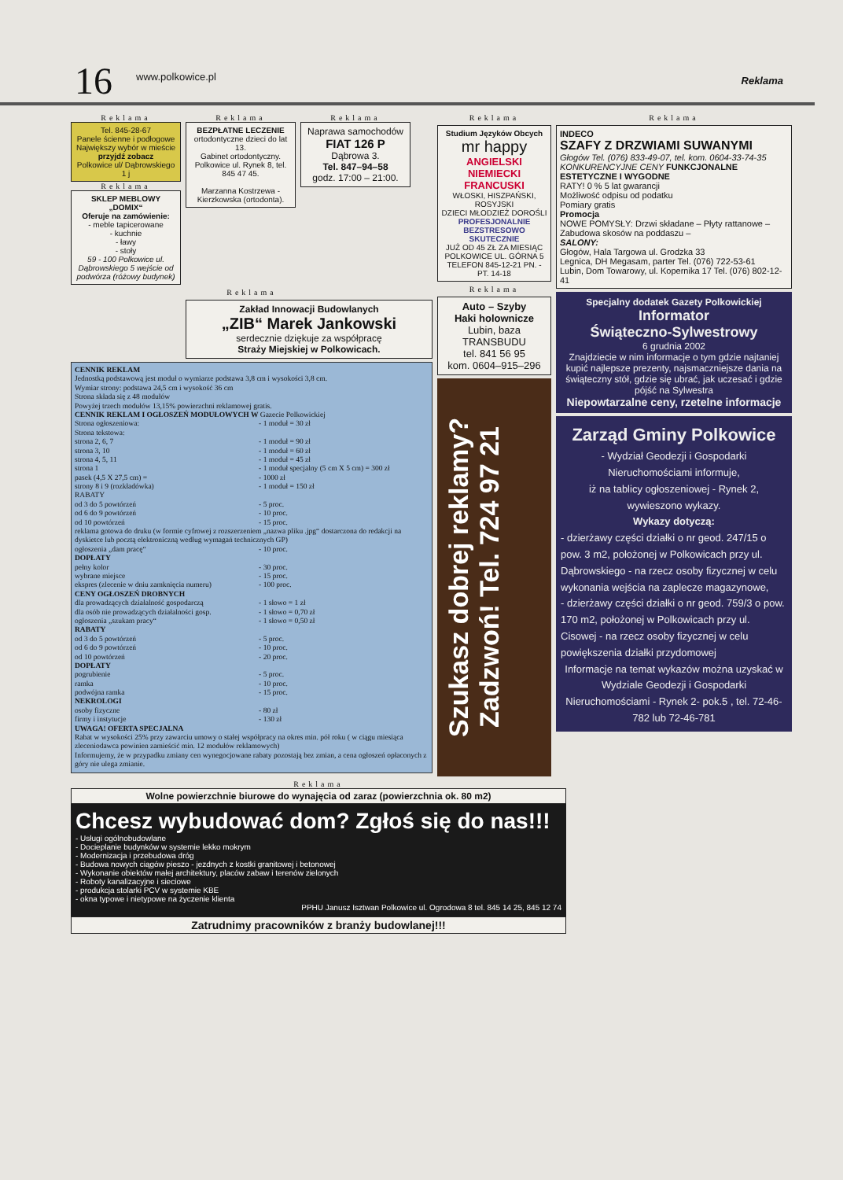16 www.polkowice.pl Reklama
Reklama
Tel. 845-28-67
Panele ścienne i podłogowe
Największy wybór w mieście
przyjdź zobacz
Polkowice ul/ Dąbrowskiego 1 j
Reklama
SKLEP MEBLOWY „DOMIX“
Oferuje na zamówienie:
- meble tapicerowane
- kuchnie
- ławy
- stoły
59 - 100 Polkowice ul. Dąbrowskiego 5 wejście od podwórza (różowy budynek)
Reklama
BEZPŁATNE LECZENIE
ortodontyczne dzieci do lat 13.
Gabinet ortodontyczny. Polkowice ul. Rynek 8, tel. 845 47 45.
Marzanna Kostrzewa - Kierzkowska (ortodonta).
Reklama
Naprawa samochodów
FIAT 126 P
Dąbrowa 3.
Tel. 847–94–58
godz. 17:00 – 21:00.
Reklama
Zakład Innowacji Budowlanych
„ZIB“ Marek Jankowski
serdecznie dziękuje za współpracę
Straży Miejskiej w Polkowicach.
CENNIK REKLAM
Jednostką podstawową jest moduł o wymiarze podstawa 3,8 cm i wysokości 3,8 cm.
Wymiar strony: podstawa 24,5 cm i wysokość 36 cm
Strona składa się z 48 modułów
Powyżej trzech modułów 13,15% powierzchni reklamowej gratis.
CENNIK REKLAM I OGŁOSZEŃ MODUŁOWYCH W Gazecie Polkowickiej
| Strona ogłoszeniowa: | - 1 moduł = 30 zł |
| Strona tekstowa: | |
| strona 2, 6, 7 | - 1 moduł = 90 zł |
| strona 3, 10 | - 1 moduł = 60 zł |
| strona 4, 5, 11 | - 1 moduł = 45 zł |
| strona 1 | - 1 moduł specjalny (5 cm X 5 cm) = 300 zł |
| pasek (4,5 X 27,5 cm) = | - 1000 zł |
| strony 8 i 9 (rozkładówka) | - 1 moduł = 150 zł |
| RABATY | |
| od 3 do 5 powtórzeń | - 5 proc. |
| od 6 do 9 powtórzeń | - 10 proc. |
| od 10 powtórzeń | - 15 proc. |
| reklama gotowa do druku (w formie cyfrowej z rozszerzeniem „nazwa pliku .jpg“ dostarczona do redakcji na dyskietce lub pocztą elektroniczną według wymagań technicznych GP) | |
| ogłoszenia „dam pracę“ | - 10 proc. |
| DOPŁATY | |
| pełny kolor | - 30 proc. |
| wybrane miejsce | - 15 proc. |
| ekspres (zlecenie w dniu zamknięcia numeru) | - 100 proc. |
| CENY OGŁOSZEŃ DROBNYCH | |
| dla prowadzących działalność gospodarczą | - 1 słowo = 1 zł |
| dla osób nie prowadzących działalności gosp. | - 1 słowo = 0,70 zł |
| ogłoszenia „szukam pracy“ | - 1 słowo = 0,50 zł |
| RABATY | |
| od 3 do 5 powtórzeń | - 5 proc. |
| od 6 do 9 powtórzeń | - 10 proc. |
| od 10 powtórzeń | - 20 proc. |
| DOPŁATY | |
| pogrubienie | - 5 proc. |
| ramka | - 10 proc. |
| podwójna ramka | - 15 proc. |
| NEKROLOGI | |
| osoby fizyczne | - 80 zł |
| firmy i instytucje | - 130 zł |
UWAGA! OFERTA SPECJALNA
Rabat w wysokości 25% przy zawarciu umowy o stałej współpracy na okres min. pół roku ( w ciągu miesiąca zleceniodawca powinien zamieścić min. 12 modułów reklamowych)
Informujemy, że w przypadku zmiany cen wynegocjowane rabaty pozostają bez zmian, a cena ogłoszeń opłaconych z góry nie ulega zmianie.
Reklama
Studium Języków Obcych
mr happy
ANGIELSKI NIEMIECKI FRANCUSKI
WŁOSKI, HISZPAŃSKI, ROSYJSKI
DZIECI MŁODZIEŻ DOROŚLI
PROFESJONALNIE BEZSTRESOWO SKUTECZNIE
JUŻ OD 45 ZŁ ZA MIESIĄC
POLKOWICE UL. GÓRNA 5 TELEFON 845-12-21 PN. - PT. 14-18
Reklama
Auto – Szyby
Haki holownicze
Lubin, baza TRANSBUDU
tel. 841 56 95
kom. 0604–915–296
Szukasz dobrej reklamy? Zadzwoń! Tel. 724 97 21
Reklama
INDECO
SZAFY Z DRZWIAMI SUWANYMI
Głogów Tel. (076) 833-49-07, tel. kom. 0604-33-74-35
KONKURENCYJNE CENY FUNKCJONALNE ESTETYCZNE I WYGODNE
RATY! 0 % 5 lat gwarancji
Możliwość odpisu od podatku
Pomiary gratis
Promocja
NOWE POMYSŁY: Drzwi składane – Płyty rattanowe – Zabudowa skosów na poddaszu –
SALONY:
Głogów, Hala Targowa ul. Grodzka 33
Legnica, DH Megasam, parter Tel. (076) 722-53-61
Lubin, Dom Towarowy, ul. Kopernika 17 Tel. (076) 802-12-41
Specjalny dodatek Gazety Polkowickiej
Informator
Świąteczno-Sylwestrowy
6 grudnia 2002
Znajdziecie w nim informacje o tym gdzie najtaniej kupić najlepsze prezenty, najsmaczniejsze dania na świąteczny stół, gdzie się ubrać, jak uczesać i gdzie pójść na Sylwestra
Niepowtarzalne ceny, rzetelne informacje
Zarząd Gminy Polkowice
- Wydział Geodezji i Gospodarki Nieruchomościami informuje,
iż na tablicy ogłoszeniowej - Rynek 2, wywieszono wykazy.
Wykazy dotyczą:
- dzierżawy części działki o nr geod. 247/15 o pow. 3 m2, położonej w Polkowicach przy ul. Dąbrowskiego - na rzecz osoby fizycznej w celu wykonania wejścia na zaplecze magazynowe,
- dzierżawy części działki o nr geod. 759/3 o pow. 170 m2, położonej w Polkowicach przy ul. Cisowej - na rzecz osoby fizycznej w celu powiększenia działki przydomowej
Informacje na temat wykazów można uzyskać w Wydziale Geodezji i Gospodarki Nieruchomościami - Rynek 2- pok.5 , tel. 72-46-782 lub 72-46-781
Reklama
Wolne powierzchnie biurowe do wynajęcia od zaraz (powierzchnia ok. 80 m2)
Chcesz wybudować dom? Zgłoś się do nas!!!
- Usługi ogólnobudowlane
- Docieplanie budynków w systemie lekko mokrym
- Modernizacja i przebudowa dróg
- Budowa nowych ciągów pieszo - jezdnych z kostki granitowej i betonowej
- Wykonanie obiektów małej architektury, placów zabaw i terenów zielonych
- Roboty kanalizacyjne i sieciowe
- produkcja stolarki PCV w systemie KBE
- okna typowe i nietypowe na życzenie klienta
PPHU Janusz Isztwan Polkowice ul. Ogrodowa 8 tel. 845 14 25, 845 12 74
Zatrudnimy pracowników z branży budowlanej!!!